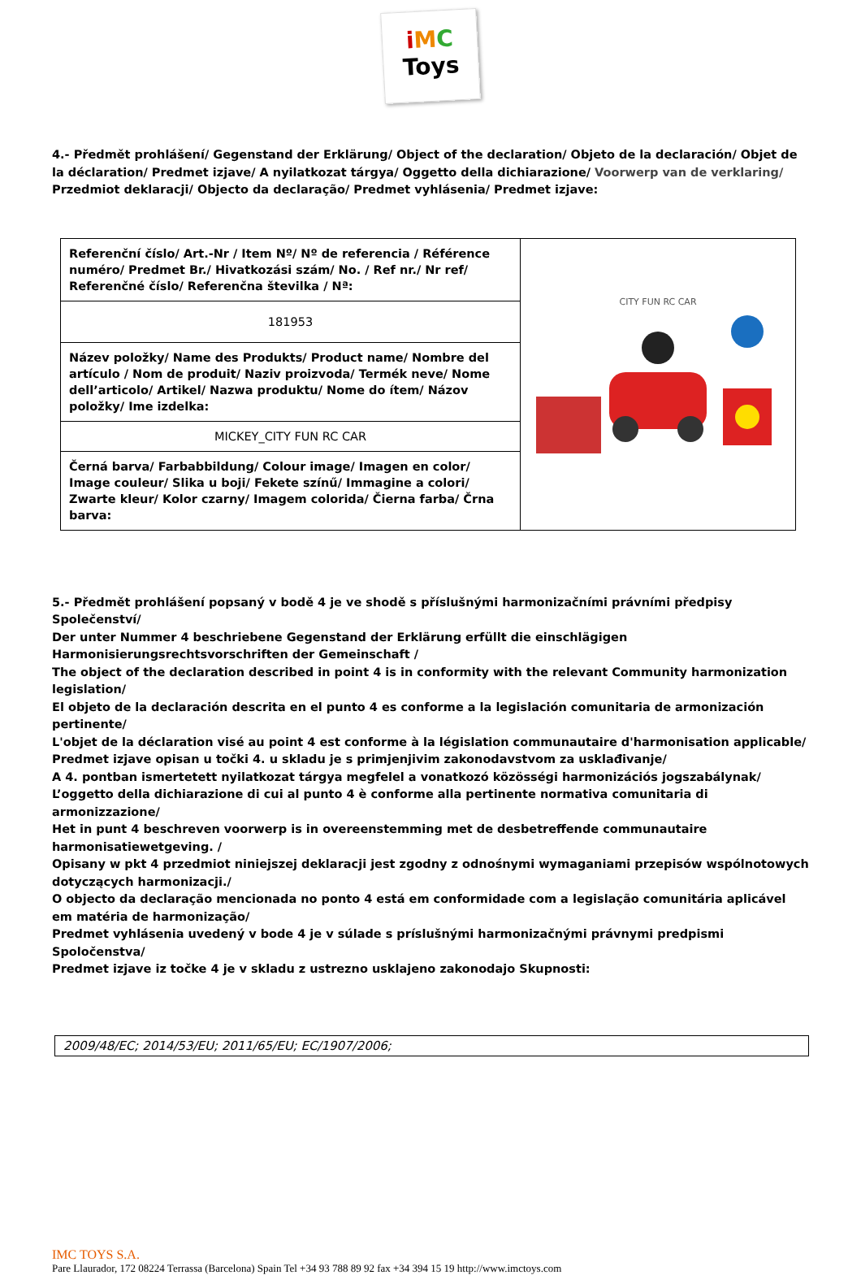iMC
Toys
4.- Předmět prohlášení/ Gegenstand der Erklärung/ Object of the declaration/ Objeto de la declaración/ Objet de la déclaration/ Predmet izjave/ A nyilatkozat tárgya/ Oggetto della dichiarazione/ Voorwerp van de verklaring/ Przedmiot deklaracji/ Objecto da declaração/ Predmet vyhlásenia/ Predmet izjave:
| Referenční číslo/ Art.-Nr / Item Nº/ Nº de referencia / Référence numéro/ Predmet Br./ Hivatkozási szám/ No. / Ref nr./ Nr ref/ Referenčné číslo/ Referenčna številka / Nª: | CITY FUN RC CAR |
| 181953 | |
| Název položky/ Name des Produkts/ Product name/ Nombre del artículo / Nom de produit/ Naziv proizvoda/ Termék neve/ Nome dell’articolo/ Artikel/ Nazwa produktu/ Nome do ítem/ Názov položky/ Ime izdelka: | |
| MICKEY_CITY FUN RC CAR | |
| Černá barva/ Farbabbildung/ Colour image/ Imagen en color/ Image couleur/ Slika u boji/ Fekete színű/ Immagine a colori/ Zwarte kleur/ Kolor czarny/ Imagem colorida/ Čierna farba/ Črna barva: | |
5.- Předmět prohlášení popsaný v bodě 4 je ve shodě s příslušnými harmonizačními právními předpisy Společenství/
Der unter Nummer 4 beschriebene Gegenstand der Erklärung erfüllt die einschlägigen Harmonisierungsrechtsvorschriften der Gemeinschaft /
The object of the declaration described in point 4 is in conformity with the relevant Community harmonization legislation/
El objeto de la declaración descrita en el punto 4 es conforme a la legislación comunitaria de armonización pertinente/
L'objet de la déclaration visé au point 4 est conforme à la législation communautaire d'harmonisation applicable/
Predmet izjave opisan u točki 4. u skladu je s primjenjivim zakonodavstvom za usklađivanje/
A 4. pontban ismertetett nyilatkozat tárgya megfelel a vonatkozó közösségi harmonizációs jogszabálynak/
L’oggetto della dichiarazione di cui al punto 4 è conforme alla pertinente normativa comunitaria di armonizzazione/
Het in punt 4 beschreven voorwerp is in overeenstemming met de desbetreffende communautaire harmonisatiewetgeving. /
Opisany w pkt 4 przedmiot niniejszej deklaracji jest zgodny z odnośnymi wymaganiami przepisów wspólnotowych dotyczących harmonizacji./
O objecto da declaração mencionada no ponto 4 está em conformidade com a legislação comunitária aplicável em matéria de harmonização/
Predmet vyhlásenia uvedený v bode 4 je v súlade s príslušnými harmonizačnými právnymi predpismi Spoločenstva/
Predmet izjave iz točke 4 je v skladu z ustrezno usklajeno zakonodajo Skupnosti:
2009/48/EC; 2014/53/EU; 2011/65/EU; EC/1907/2006;
IMC TOYS S.A.
Pare Llaurador, 172 08224 Terrassa (Barcelona) Spain Tel +34 93 788 89 92 fax +34 394 15 19 http://www.imctoys.com